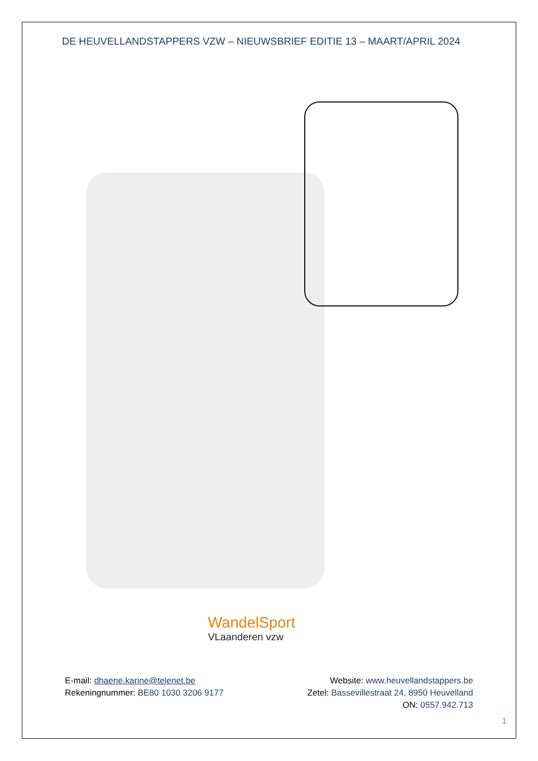DE HEUVELLANDSTAPPERS VZW – NIEUWSBRIEF EDITIE 13 – MAART/APRIL 2024
WandelSport
VLaanderen vzw
E-mail: dhaene.karine@telenet.be
Rekeningnummer: BE80 1030 3206 9177
Website: www.heuvellandstappers.be
Zetel: Bassevillestraat 24, 8950 Heuvelland
ON: 0557.942.713
1